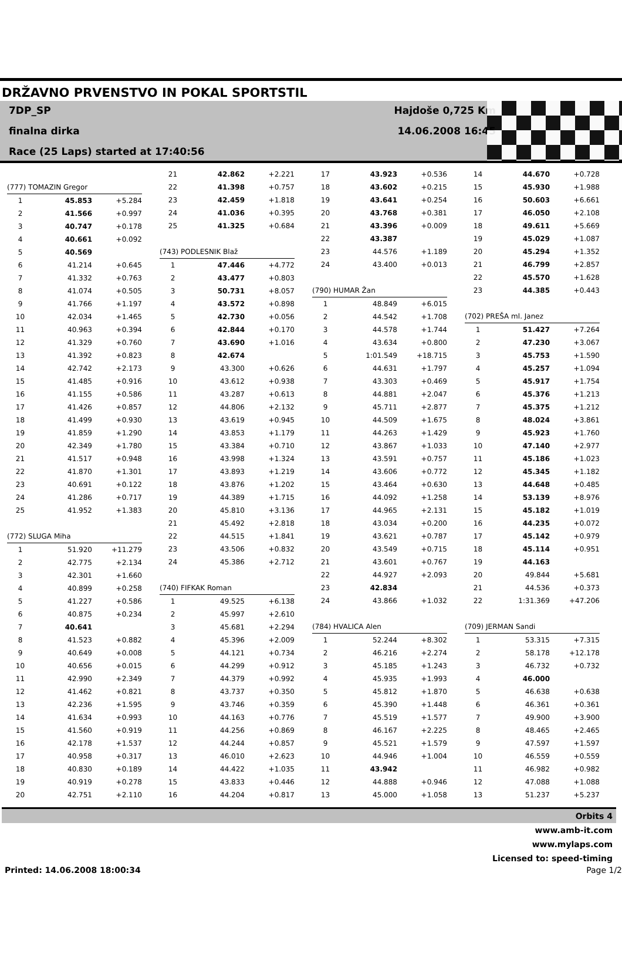DRŽAVNO PRVENSTVO IN POKAL SPORTSTIL
7DP_SP
finalna dirka
Race (25 Laps) started at 17:40:56
Hajdoše 0,725 Km
14.06.2008 16:45
| (777) TOMAZIN Gregor | | |
| 1 | 45.853 | +5.284 |
| 2 | 41.566 | +0.997 |
| 3 | 40.747 | +0.178 |
| 4 | 40.661 | +0.092 |
| 5 | 40.569 | |
| 6 | 41.214 | +0.645 |
| 7 | 41.332 | +0.763 |
| 8 | 41.074 | +0.505 |
| 9 | 41.766 | +1.197 |
| 10 | 42.034 | +1.465 |
| 11 | 40.963 | +0.394 |
| 12 | 41.329 | +0.760 |
| 13 | 41.392 | +0.823 |
| 14 | 42.742 | +2.173 |
| 15 | 41.485 | +0.916 |
| 16 | 41.155 | +0.586 |
| 17 | 41.426 | +0.857 |
| 18 | 41.499 | +0.930 |
| 19 | 41.859 | +1.290 |
| 20 | 42.349 | +1.780 |
| 21 | 41.517 | +0.948 |
| 22 | 41.870 | +1.301 |
| 23 | 40.691 | +0.122 |
| 24 | 41.286 | +0.717 |
| 25 | 41.952 | +1.383 |
| (772) SLUGA Miha | | |
| 1 | 51.920 | +11.279 |
| 2 | 42.775 | +2.134 |
| 3 | 42.301 | +1.660 |
| 4 | 40.899 | +0.258 |
| 5 | 41.227 | +0.586 |
| 6 | 40.875 | +0.234 |
| 7 | 40.641 | |
| 8 | 41.523 | +0.882 |
| 9 | 40.649 | +0.008 |
| 10 | 40.656 | +0.015 |
| 11 | 42.990 | +2.349 |
| 12 | 41.462 | +0.821 |
| 13 | 42.236 | +1.595 |
| 14 | 41.634 | +0.993 |
| 15 | 41.560 | +0.919 |
| 16 | 42.178 | +1.537 |
| 17 | 40.958 | +0.317 |
| 18 | 40.830 | +0.189 |
| 19 | 40.919 | +0.278 |
| 20 | 42.751 | +2.110 |
| 21 | 42.862 | +2.221 |
| 22 | 41.398 | +0.757 |
| 23 | 42.459 | +1.818 |
| 24 | 41.036 | +0.395 |
| 25 | 41.325 | +0.684 |
| (743) PODLESNIK Blaž | | |
| 1 | 47.446 | +4.772 |
| 2 | 43.477 | +0.803 |
| 3 | 50.731 | +8.057 |
| 4 | 43.572 | +0.898 |
| 5 | 42.730 | +0.056 |
| 6 | 42.844 | +0.170 |
| 7 | 43.690 | +1.016 |
| 8 | 42.674 | |
| 9 | 43.300 | +0.626 |
| 10 | 43.612 | +0.938 |
| 11 | 43.287 | +0.613 |
| 12 | 44.806 | +2.132 |
| 13 | 43.619 | +0.945 |
| 14 | 43.853 | +1.179 |
| 15 | 43.384 | +0.710 |
| 16 | 43.998 | +1.324 |
| 17 | 43.893 | +1.219 |
| 18 | 43.876 | +1.202 |
| 19 | 44.389 | +1.715 |
| 20 | 45.810 | +3.136 |
| 21 | 45.492 | +2.818 |
| 22 | 44.515 | +1.841 |
| 23 | 43.506 | +0.832 |
| 24 | 45.386 | +2.712 |
| (740) FIFKAK Roman | | |
| 1 | 49.525 | +6.138 |
| 2 | 45.997 | +2.610 |
| 3 | 45.681 | +2.294 |
| 4 | 45.396 | +2.009 |
| 5 | 44.121 | +0.734 |
| 6 | 44.299 | +0.912 |
| 7 | 44.379 | +0.992 |
| 8 | 43.737 | +0.350 |
| 9 | 43.746 | +0.359 |
| 10 | 44.163 | +0.776 |
| 11 | 44.256 | +0.869 |
| 12 | 44.244 | +0.857 |
| 13 | 46.010 | +2.623 |
| 14 | 44.422 | +1.035 |
| 15 | 43.833 | +0.446 |
| 16 | 44.204 | +0.817 |
| 17 | 43.923 | +0.536 |
| 18 | 43.602 | +0.215 |
| 19 | 43.641 | +0.254 |
| 20 | 43.768 | +0.381 |
| 21 | 43.396 | +0.009 |
| 22 | 43.387 | |
| 23 | 44.576 | +1.189 |
| 24 | 43.400 | +0.013 |
| (790) HUMAR Žan | | |
| 1 | 48.849 | +6.015 |
| 2 | 44.542 | +1.708 |
| 3 | 44.578 | +1.744 |
| 4 | 43.634 | +0.800 |
| 5 | 1:01.549 | +18.715 |
| 6 | 44.631 | +1.797 |
| 7 | 43.303 | +0.469 |
| 8 | 44.881 | +2.047 |
| 9 | 45.711 | +2.877 |
| 10 | 44.509 | +1.675 |
| 11 | 44.263 | +1.429 |
| 12 | 43.867 | +1.033 |
| 13 | 43.591 | +0.757 |
| 14 | 43.606 | +0.772 |
| 15 | 43.464 | +0.630 |
| 16 | 44.092 | +1.258 |
| 17 | 44.965 | +2.131 |
| 18 | 43.034 | +0.200 |
| 19 | 43.621 | +0.787 |
| 20 | 43.549 | +0.715 |
| 21 | 43.601 | +0.767 |
| 22 | 44.927 | +2.093 |
| 23 | 42.834 | |
| 24 | 43.866 | +1.032 |
| (784) HVALICA Alen | | |
| 1 | 52.244 | +8.302 |
| 2 | 46.216 | +2.274 |
| 3 | 45.185 | +1.243 |
| 4 | 45.935 | +1.993 |
| 5 | 45.812 | +1.870 |
| 6 | 45.390 | +1.448 |
| 7 | 45.519 | +1.577 |
| 8 | 46.167 | +2.225 |
| 9 | 45.521 | +1.579 |
| 10 | 44.946 | +1.004 |
| 11 | 43.942 | |
| 12 | 44.888 | +0.946 |
| 13 | 45.000 | +1.058 |
| 14 | 44.670 | +0.728 |
| 15 | 45.930 | +1.988 |
| 16 | 50.603 | +6.661 |
| 17 | 46.050 | +2.108 |
| 18 | 49.611 | +5.669 |
| 19 | 45.029 | +1.087 |
| 20 | 45.294 | +1.352 |
| 21 | 46.799 | +2.857 |
| 22 | 45.570 | +1.628 |
| 23 | 44.385 | +0.443 |
| (702) PREŠA ml. Janez | | |
| 1 | 51.427 | +7.264 |
| 2 | 47.230 | +3.067 |
| 3 | 45.753 | +1.590 |
| 4 | 45.257 | +1.094 |
| 5 | 45.917 | +1.754 |
| 6 | 45.376 | +1.213 |
| 7 | 45.375 | +1.212 |
| 8 | 48.024 | +3.861 |
| 9 | 45.923 | +1.760 |
| 10 | 47.140 | +2.977 |
| 11 | 45.186 | +1.023 |
| 12 | 45.345 | +1.182 |
| 13 | 44.648 | +0.485 |
| 14 | 53.139 | +8.976 |
| 15 | 45.182 | +1.019 |
| 16 | 44.235 | +0.072 |
| 17 | 45.142 | +0.979 |
| 18 | 45.114 | +0.951 |
| 19 | 44.163 | |
| 20 | 49.844 | +5.681 |
| 21 | 44.536 | +0.373 |
| 22 | 1:31.369 | +47.206 |
| (709) JERMAN Sandi | | |
| 1 | 53.315 | +7.315 |
| 2 | 58.178 | +12.178 |
| 3 | 46.732 | +0.732 |
| 4 | 46.000 | |
| 5 | 46.638 | +0.638 |
| 6 | 46.361 | +0.361 |
| 7 | 49.900 | +3.900 |
| 8 | 48.465 | +2.465 |
| 9 | 47.597 | +1.597 |
| 10 | 46.559 | +0.559 |
| 11 | 46.982 | +0.982 |
| 12 | 47.088 | +1.088 |
| 13 | 51.237 | +5.237 |
Orbits 4
www.amb-it.com
www.mylaps.com
Licensed to: speed-timing
Printed: 14.06.2008 18:00:34 Page 1/2